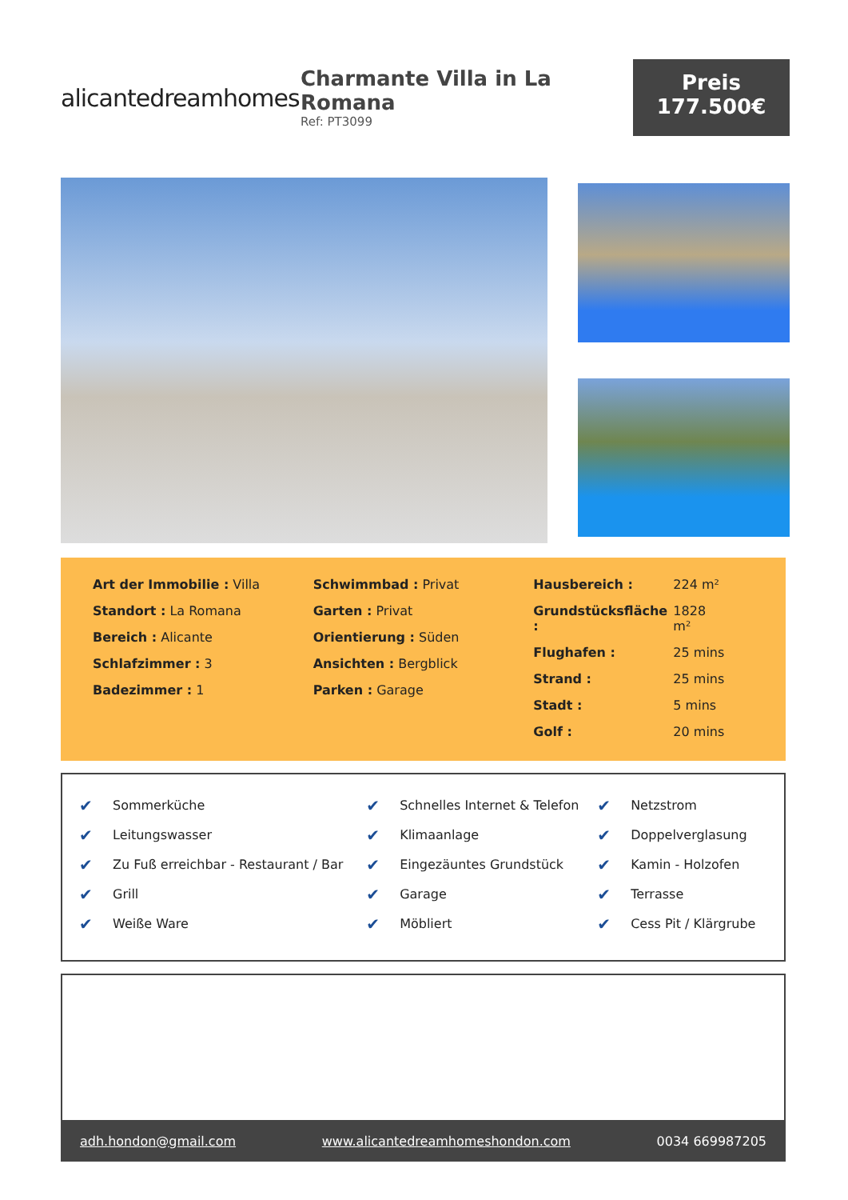alicantedreamhomes
Charmante Villa in La Romana
Ref: PT3099
Preis
177.500€
Art der Immobilie : Villa
Standort : La Romana
Bereich : Alicante
Schlafzimmer : 3
Badezimmer : 1
Schwimmbad : Privat
Garten : Privat
Orientierung : Süden
Ansichten : Bergblick
Parken : Garage
| Hausbereich : | 224 m² |
| Grundstücksfläche : | 1828 m² |
| Flughafen : | 25 mins |
| Strand : | 25 mins |
| Stadt : | 5 mins |
| Golf : | 20 mins |
| ✔ | Sommerküche | ✔ | Schnelles Internet & Telefon | ✔ | Netzstrom |
| ✔ | Leitungswasser | ✔ | Klimaanlage | ✔ | Doppelverglasung |
| ✔ | Zu Fuß erreichbar - Restaurant / Bar | ✔ | Eingezäuntes Grundstück | ✔ | Kamin - Holzofen |
| ✔ | Grill | ✔ | Garage | ✔ | Terrasse |
| ✔ | Weiße Ware | ✔ | Möbliert | ✔ | Cess Pit / Klärgrube |
adh.hondon@gmail.com www.alicantedreamhomeshondon.com
0034 669987205